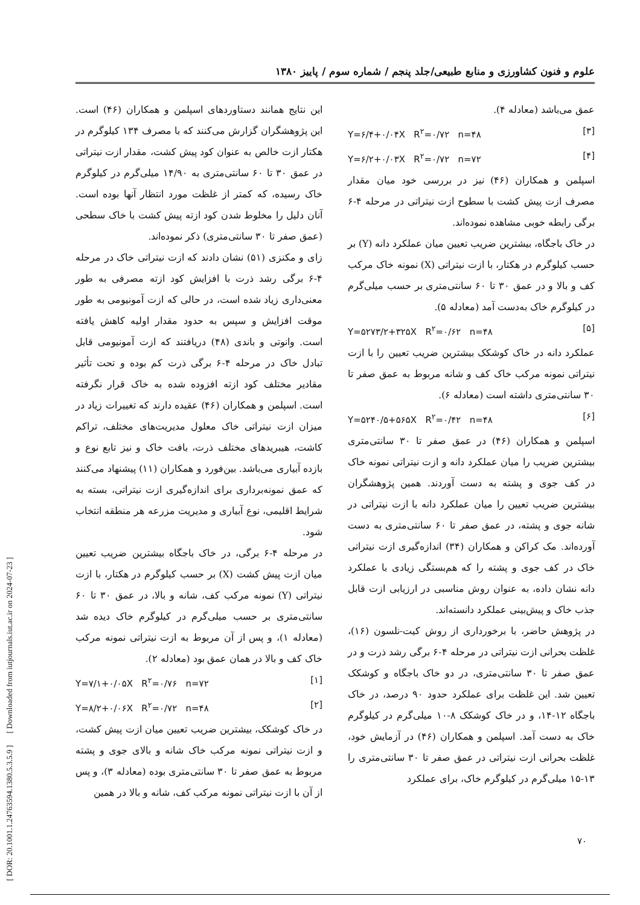علوم و فنون کشاورزی و منابع طبیعی/جلد پنجم / شماره سوم / پاییز ۱۳۸۰
این نتایج همانند دستاوردهای اسپلمن و همکاران (۴۶) است. این پژوهشگران گزارش می‌کنند که با مصرف ۱۳۴ کیلوگرم در هکتار ازت خالص به عنوان کود پیش کشت، مقدار ازت نیتراتی در عمق ۳۰ تا ۶۰ سانتی‌متری به ۱۴/۹۰ میلی‌گرم در کیلوگرم خاک رسیده، که کمتر از غلظت مورد انتظار آنها بوده است. آنان دلیل را مخلوط شدن کود ازته پیش کشت با خاک سطحی (عمق صفر تا ۳۰ سانتی‌متری) ذکر نموده‌اند.
زای و مکنزی (۵۱) نشان دادند که ازت نیتراتی خاک در مرحله ۴-۶ برگی رشد ذرت با افزایش کود ازته مصرفی به طور معنی‌داری زیاد شده است، در حالی که ازت آمونیومی به طور موقت افزایش و سپس به حدود مقدار اولیه کاهش یافته است. وانوتی و باندی (۴۸) دریافتند که ازت آمونیومی قابل تبادل خاک در مرحله ۴-۶ برگی ذرت کم بوده و تحت تأثیر مقادیر مختلف کود ازته افزوده شده به خاک قرار نگرفته است. اسپلمن و همکاران (۴۶) عقیده دارند که تغییرات زیاد در میزان ازت نیتراتی خاک معلول مدیریت‌های مختلف، تراکم کاشت، هیبریدهای مختلف ذرت، بافت خاک و نیز تابع نوع و بازده آبیاری می‌باشد. بین‌فورد و همکاران (۱۱) پیشنهاد می‌کنند که عمق نمونه‌برداری برای اندازه‌گیری ازت نیتراتی، بسته به شرایط اقلیمی، نوع آبیاری و مدیریت مزرعه هر منطقه انتخاب شود.
در مرحله ۴-۶ برگی، در خاک باجگاه بیشترین ضریب تعیین میان ازت پیش کشت (X) بر حسب کیلوگرم در هکتار، با ازت نیتراتی (Y) نمونه مرکب کف، شانه و بالا، در عمق ۳۰ تا ۶۰ سانتی‌متری بر حسب میلی‌گرم در کیلوگرم خاک دیده شد (معادله ۱)، و پس از آن مربوط به ازت نیتراتی نمونه مرکب خاک کف و بالا در همان عمق بود (معادله ۲).
Y=۷/۱+۰/۰۵X R<sup>۲</sup>=۰/۷۶ n=۷۲ [۱]
Y=۸/۲+۰/۰۶X R<sup>۲</sup>=۰/۷۲ n=۴۸ [۲]
در خاک کوشکک، بیشترین ضریب تعیین میان ازت پیش کشت، و ازت نیتراتی نمونه مرکب خاک شانه و بالای جوی و پشته مربوط به عمق صفر تا ۳۰ سانتی‌متری بوده (معادله ۳)، و پس از آن با ازت نیتراتی نمونه مرکب کف، شانه و بالا در همین
عمق می‌باشد (معادله ۴).
Y=۶/۴+۰/۰۴X R<sup>۲</sup>=۰/۷۲ n=۴۸ [۳]
Y=۶/۲+۰/۰۳X R<sup>۲</sup>=۰/۷۲ n=۷۲ [۴]
اسپلمن و همکاران (۴۶) نیز در بررسی خود میان مقدار مصرف ازت پیش کشت با سطوح ازت نیتراتی در مرحله ۴-۶ برگی رابطه خوبی مشاهده نموده‌اند.
در خاک باجگاه، بیشترین ضریب تعیین میان عملکرد دانه (Y) بر حسب کیلوگرم در هکتار، با ازت نیتراتی (X) نمونه خاک مرکب کف و بالا و در عمق ۳۰ تا ۶۰ سانتی‌متری بر حسب میلی‌گرم در کیلوگرم خاک به‌دست آمد (معادله ۵).
Y=۵۲۷۳/۲+۳۲۵X R<sup>۲</sup>=۰/۶۲ n=۴۸ [۵]
عملکرد دانه در خاک کوشکک بیشترین ضریب تعیین را با ازت نیتراتی نمونه مرکب خاک کف و شانه مربوط به عمق صفر تا ۳۰ سانتی‌متری داشته است (معادله ۶).
Y=۵۲۴۰/۵+۵۶۵X R<sup>۲</sup>=۰/۴۲ n=۴۸ [۶]
اسپلمن و همکاران (۴۶) در عمق صفر تا ۳۰ سانتی‌متری بیشترین ضریب را میان عملکرد دانه و ازت نیتراتی نمونه خاک در کف جوی و پشته به دست آوردند. همین پژوهشگران بیشترین ضریب تعیین را میان عملکرد دانه با ازت نیتراتی در شانه جوی و پشته، در عمق صفر تا ۶۰ سانتی‌متری به دست آورده‌اند. مک کراکن و همکاران (۳۴) اندازه‌گیری ازت نیتراتی خاک در کف جوی و پشته را که هم‌بستگی زیادی با عملکرد دانه نشان داده، به عنوان روش مناسبی در ارزیابی ازت قابل جذب خاک و پیش‌بینی عملکرد دانسته‌اند.
در پژوهش حاضر، با برخورداری از روش کیت-نلسون (۱۶)، غلظت بحرانی ازت نیتراتی در مرحله ۴-۶ برگی رشد ذرت و در عمق صفر تا ۳۰ سانتی‌متری، در دو خاک باجگاه و کوشکک تعیین شد. این غلظت برای عملکرد حدود ۹۰ درصد، در خاک باجگاه ۱۲-۱۴، و در خاک کوشکک ۸-۱۰ میلی‌گرم در کیلوگرم خاک به دست آمد. اسپلمن و همکاران (۴۶) در آزمایش خود، غلظت بحرانی ازت نیتراتی در عمق صفر تا ۳۰ سانتی‌متری را ۱۳-۱۵ میلی‌گرم در کیلوگرم خاک، برای عملکرد
[ DOR: 20.1001.1.24763594.1380.5.3.5.9 ] [ Downloaded from iutjournals.iut.ac.ir on 2024-07-23 ]
۷۰